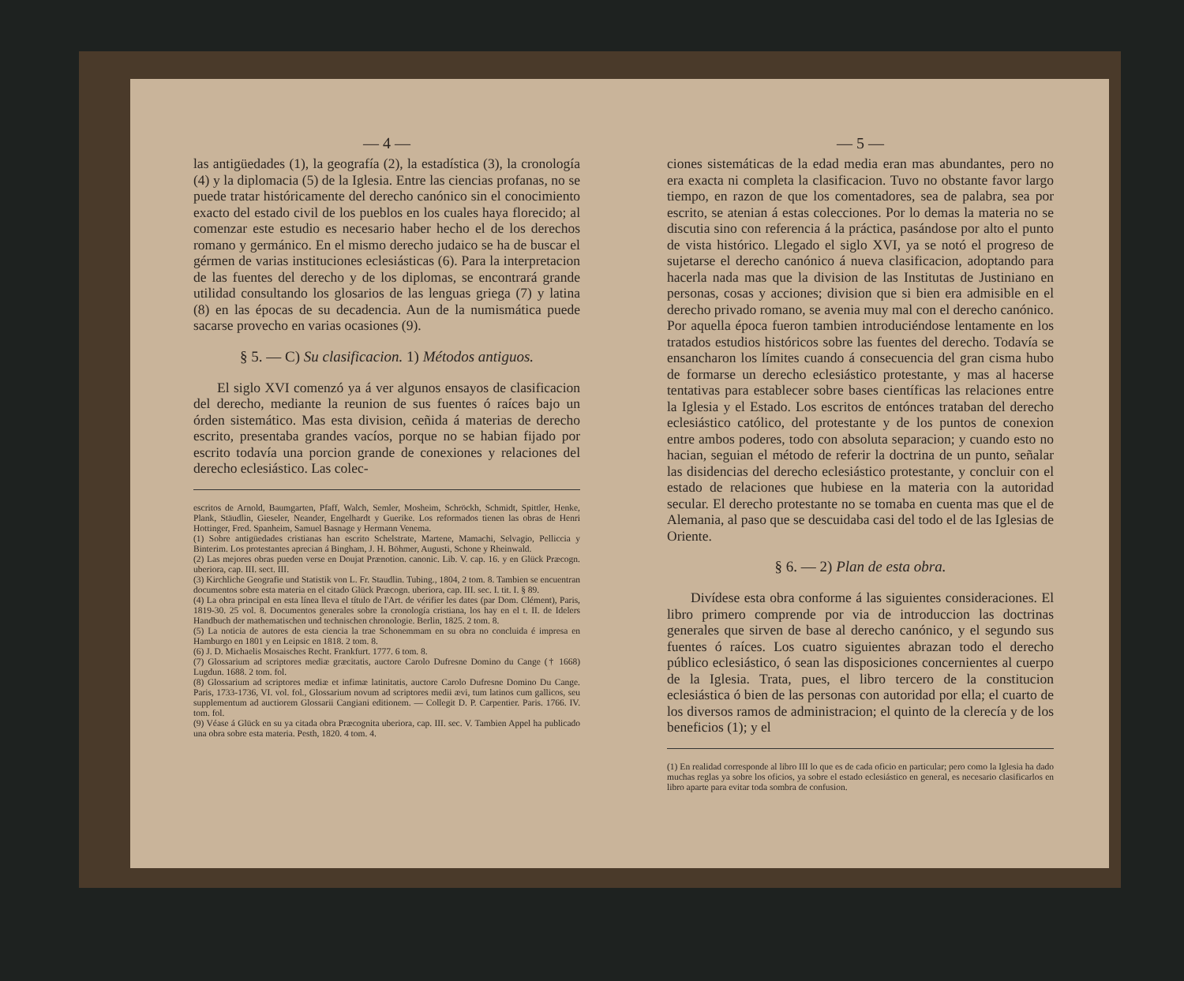— 4 —
las antigüedades (1), la geografía (2), la estadística (3), la cronología (4) y la diplomacia (5) de la Iglesia. Entre las ciencias profanas, no se puede tratar históricamente del derecho canónico sin el conocimiento exacto del estado civil de los pueblos en los cuales haya florecido; al comenzar este estudio es necesario haber hecho el de los derechos romano y germánico. En el mismo derecho judaico se ha de buscar el gérmen de varias instituciones eclesiásticas (6). Para la interpretacion de las fuentes del derecho y de los diplomas, se encontrará grande utilidad consultando los glosarios de las lenguas griega (7) y latina (8) en las épocas de su decadencia. Aun de la numismática puede sacarse provecho en varias ocasiones (9).
§ 5. — C) Su clasificacion. 1) Métodos antiguos.
El siglo XVI comenzó ya á ver algunos ensayos de clasificacion del derecho, mediante la reunion de sus fuentes ó raíces bajo un órden sistemático. Mas esta division, ceñida á materias de derecho escrito, presentaba grandes vacíos, porque no se habian fijado por escrito todavía una porcion grande de conexiones y relaciones del derecho eclesiástico. Las colec-
escritos de Arnold, Baumgarten, Pfaff, Walch, Semler, Mosheim, Schröckh, Schmidt, Spittler, Henke, Plank, Stäudlin, Gieseler, Neander, Engelhardt y Guerike. Los reformados tienen las obras de Henri Hottinger, Fred. Spanheim, Samuel Basnage y Hermann Venema.
(1) Sobre antigüedades cristianas han escrito Schelstrate, Martene, Mamachi, Selvagio, Pelliccia y Binterim. Los protestantes aprecian á Bingham, J. H. Böhmer, Augusti, Schone y Rheinwald.
(2) Las mejores obras pueden verse en Doujat Prænotion. canonic. Lib. V. cap. 16. y en Glück Præcogn. uberiora, cap. III. sect. III.
(3) Kirchliche Geografie und Statistik von L. Fr. Staudlin. Tubing., 1804, 2 tom. 8. Tambien se encuentran documentos sobre esta materia en el citado Glück Præcogn. uberiora, cap. III. sec. I. tit. I. § 89.
(4) La obra principal en esta línea lleva el título de l'Art. de vérifier les dates (par Dom. Clément), Paris, 1819-30. 25 vol. 8. Documentos generales sobre la cronología cristiana, los hay en el t. II. de Idelers Handbuch der mathematischen und technischen chronologie. Berlin, 1825. 2 tom. 8.
(5) La noticia de autores de esta ciencia la trae Schonemmam en su obra no concluida é impresa en Hamburgo en 1801 y en Leipsic en 1818. 2 tom. 8.
(6) J. D. Michaelis Mosaisches Recht. Frankfurt. 1777. 6 tom. 8.
(7) Glossarium ad scriptores mediæ græcitatis, auctore Carolo Dufresne Domino du Cange († 1668) Lugdun. 1688. 2 tom. fol.
(8) Glossarium ad scriptores mediæ et infimæ latinitatis, auctore Carolo Dufresne Domino Du Cange. Paris, 1733-1736, VI. vol. fol., Glossarium novum ad scriptores medii ævi, tum latinos cum gallicos, seu supplementum ad auctiorem Glossarii Cangiani editionem. — Collegit D. P. Carpentier. Paris. 1766. IV. tom. fol.
(9) Véase á Glück en su ya citada obra Præcognita uberiora, cap. III. sec. V. Tambien Appel ha publicado una obra sobre esta materia. Pesth, 1820. 4 tom. 4.
— 5 —
ciones sistemáticas de la edad media eran mas abundantes, pero no era exacta ni completa la clasificacion. Tuvo no obstante favor largo tiempo, en razon de que los comentadores, sea de palabra, sea por escrito, se atenian á estas colecciones. Por lo demas la materia no se discutia sino con referencia á la práctica, pasándose por alto el punto de vista histórico. Llegado el siglo XVI, ya se notó el progreso de sujetarse el derecho canónico á nueva clasificacion, adoptando para hacerla nada mas que la division de las Institutas de Justiniano en personas, cosas y acciones; division que si bien era admisible en el derecho privado romano, se avenia muy mal con el derecho canónico. Por aquella época fueron tambien introduciéndose lentamente en los tratados estudios históricos sobre las fuentes del derecho. Todavía se ensancharon los límites cuando á consecuencia del gran cisma hubo de formarse un derecho eclesiástico protestante, y mas al hacerse tentativas para establecer sobre bases científicas las relaciones entre la Iglesia y el Estado. Los escritos de entónces trataban del derecho eclesiástico católico, del protestante y de los puntos de conexion entre ambos poderes, todo con absoluta separacion; y cuando esto no hacian, seguian el método de referir la doctrina de un punto, señalar las disidencias del derecho eclesiástico protestante, y concluir con el estado de relaciones que hubiese en la materia con la autoridad secular. El derecho protestante no se tomaba en cuenta mas que el de Alemania, al paso que se descuidaba casi del todo el de las Iglesias de Oriente.
§ 6. — 2) Plan de esta obra.
Divídese esta obra conforme á las siguientes consideraciones. El libro primero comprende por via de introduccion las doctrinas generales que sirven de base al derecho canónico, y el segundo sus fuentes ó raíces. Los cuatro siguientes abrazan todo el derecho público eclesiástico, ó sean las disposiciones concernientes al cuerpo de la Iglesia. Trata, pues, el libro tercero de la constitucion eclesiástica ó bien de las personas con autoridad por ella; el cuarto de los diversos ramos de administracion; el quinto de la clerecía y de los beneficios (1); y el
(1) En realidad corresponde al libro III lo que es de cada oficio en particular; pero como la Iglesia ha dado muchas reglas ya sobre los oficios, ya sobre el estado eclesiástico en general, es necesario clasificarlos en libro aparte para evitar toda sombra de confusion.